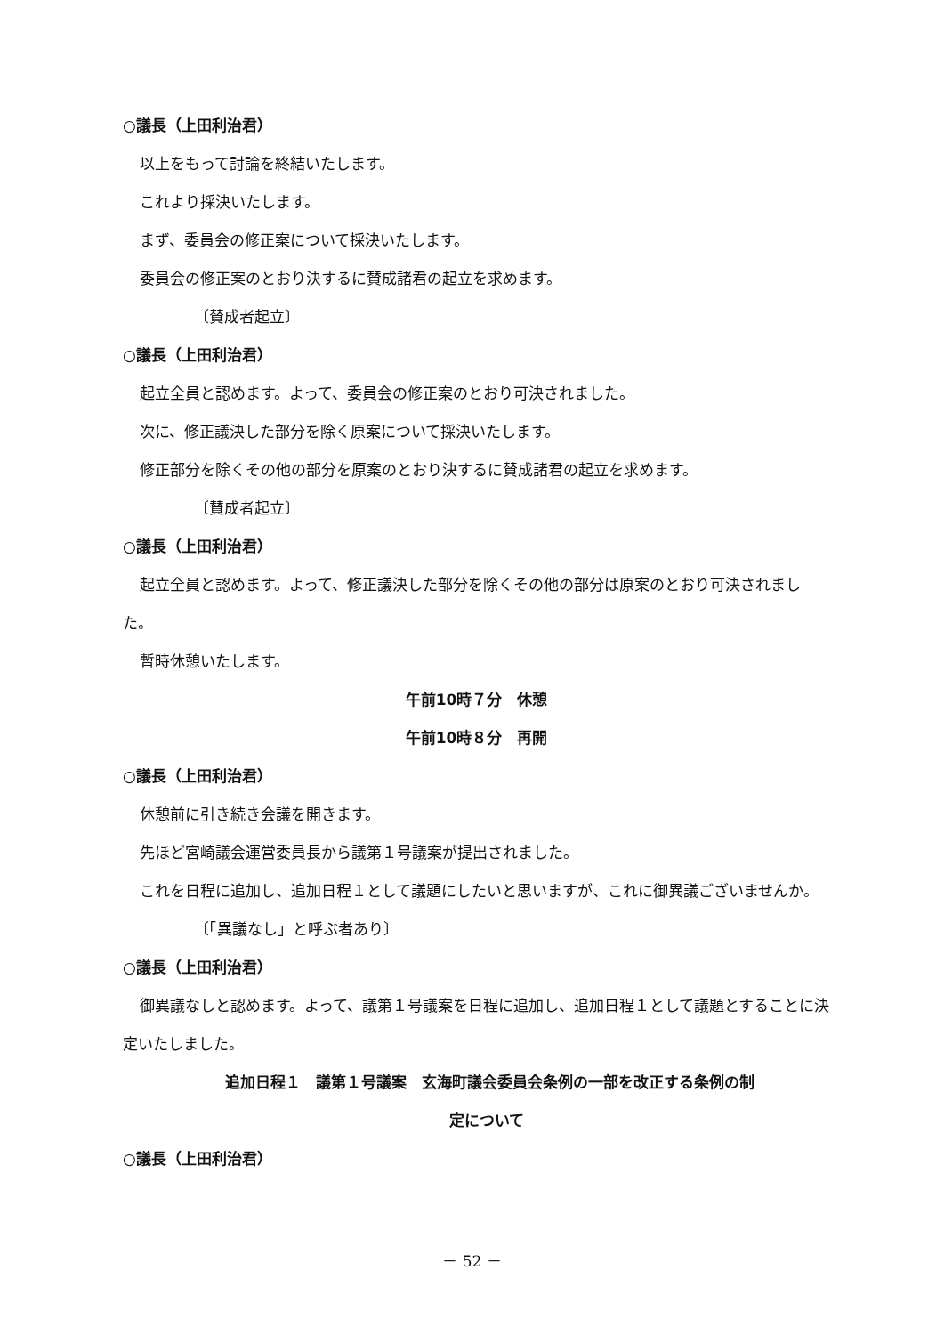○議長（上田利治君）
以上をもって討論を終結いたします。
これより採決いたします。
まず、委員会の修正案について採決いたします。
委員会の修正案のとおり決するに賛成諸君の起立を求めます。
〔賛成者起立〕
○議長（上田利治君）
起立全員と認めます。よって、委員会の修正案のとおり可決されました。
次に、修正議決した部分を除く原案について採決いたします。
修正部分を除くその他の部分を原案のとおり決するに賛成諸君の起立を求めます。
〔賛成者起立〕
○議長（上田利治君）
起立全員と認めます。よって、修正議決した部分を除くその他の部分は原案のとおり可決されました。
暫時休憩いたします。
午前10時７分　休憩
午前10時８分　再開
○議長（上田利治君）
休憩前に引き続き会議を開きます。
先ほど宮崎議会運営委員長から議第１号議案が提出されました。
これを日程に追加し、追加日程１として議題にしたいと思いますが、これに御異議ございませんか。
〔「異議なし」と呼ぶ者あり〕
○議長（上田利治君）
御異議なしと認めます。よって、議第１号議案を日程に追加し、追加日程１として議題とすることに決定いたしました。
追加日程１　議第１号議案　玄海町議会委員会条例の一部を改正する条例の制
定について
○議長（上田利治君）
－ 52 －